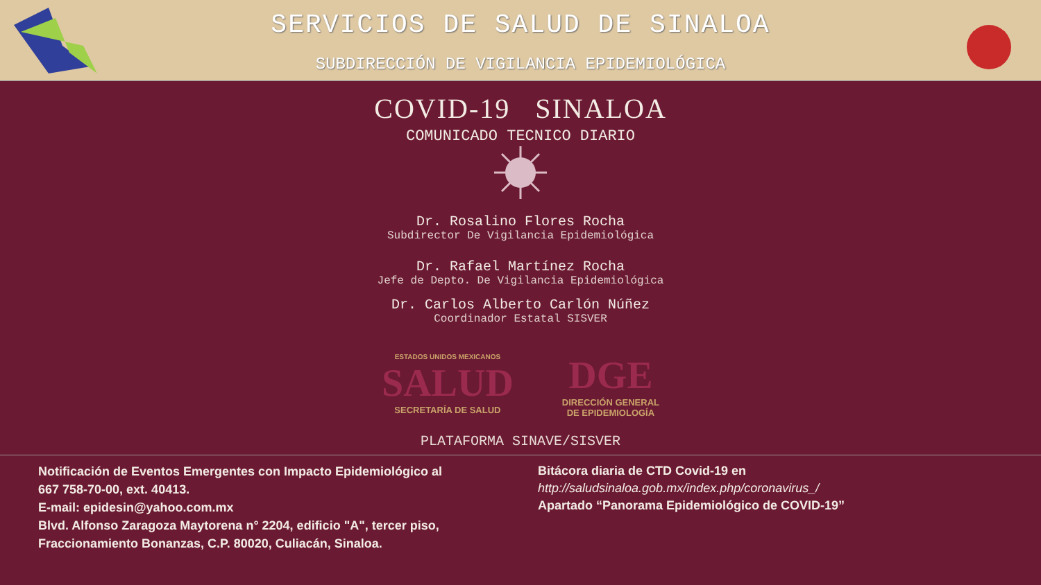SERVICIOS DE SALUD DE SINALOA
SUBDIRECCIÓN DE VIGILANCIA EPIDEMIOLÓGICA
COVID-19 SINALOA
COMUNICADO TECNICO DIARIO
Dr. Rosalino Flores Rocha
Subdirector De Vigilancia Epidemiológica
Dr. Rafael Martínez Rocha
Jefe de Depto. De Vigilancia Epidemiológica
Dr. Carlos Alberto Carlón Núñez
Coordinador Estatal SISVER
ESTADOS UNIDOS MEXICANOS
SALUD
SECRETARÍA DE SALUD
DGE
DIRECCIÓN GENERAL
DE EPIDEMIOLOGÍA
PLATAFORMA SINAVE/SISVER
Notificación de Eventos Emergentes con Impacto Epidemiológico al
667 758-70-00, ext. 40413.
E-mail: epidesin@yahoo.com.mx
Blvd. Alfonso Zaragoza Maytorena n° 2204, edificio "A", tercer piso,
Fraccionamiento Bonanzas, C.P. 80020, Culiacán, Sinaloa.
Bitácora diaria de CTD Covid-19 en
http://saludsinaloa.gob.mx/index.php/coronavirus_/
Apartado “Panorama Epidemiológico de COVID-19”